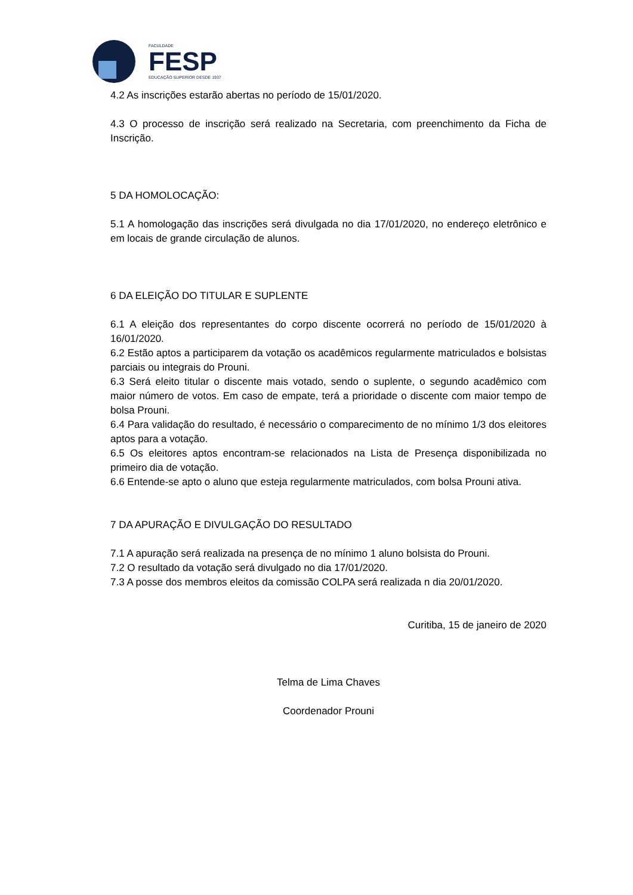FACULDADE
FESP
EDUCAÇÃO SUPERIOR DESDE 1937
4.2 As inscrições estarão abertas no período de 15/01/2020.
4.3 O processo de inscrição será realizado na Secretaria, com preenchimento da Ficha de Inscrição.
5 DA HOMOLOCAÇÃO:
5.1 A homologação das inscrições será divulgada no dia 17/01/2020, no endereço eletrônico e em locais de grande circulação de alunos.
6 DA ELEIÇÃO DO TITULAR E SUPLENTE
6.1 A eleição dos representantes do corpo discente ocorrerá no período de 15/01/2020 à 16/01/2020.
6.2 Estão aptos a participarem da votação os acadêmicos regularmente matriculados e bolsistas parciais ou integrais do Prouni.
6.3 Será eleito titular o discente mais votado, sendo o suplente, o segundo acadêmico com maior número de votos. Em caso de empate, terá a prioridade o discente com maior tempo de bolsa Prouni.
6.4 Para validação do resultado, é necessário o comparecimento de no mínimo 1/3 dos eleitores aptos para a votação.
6.5 Os eleitores aptos encontram-se relacionados na Lista de Presença disponibilizada no primeiro dia de votação.
6.6 Entende-se apto o aluno que esteja regularmente matriculados, com bolsa Prouni ativa.
7 DA APURAÇÃO E DIVULGAÇÃO DO RESULTADO
7.1 A apuração será realizada na presença de no mínimo 1 aluno bolsista do Prouni.
7.2 O resultado da votação será divulgado no dia 17/01/2020.
7.3 A posse dos membros eleitos da comissão COLPA será realizada n dia 20/01/2020.
Curitiba, 15 de janeiro de 2020
Telma de Lima Chaves
Coordenador Prouni